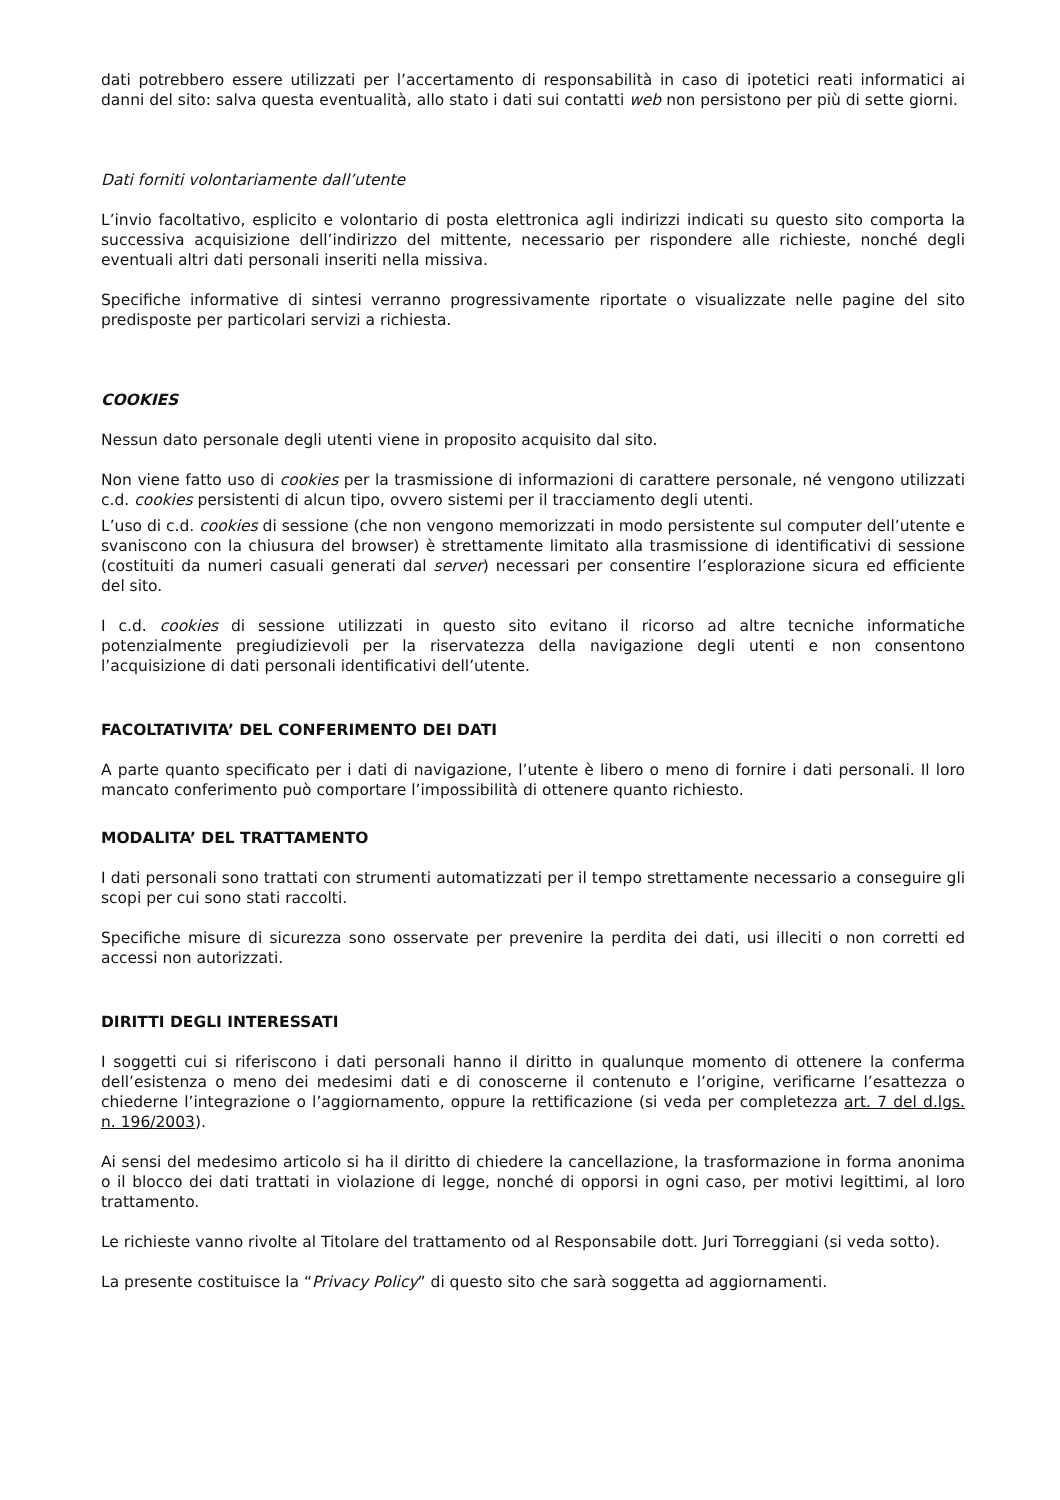dati potrebbero essere utilizzati per l’accertamento di responsabilità in caso di ipotetici reati informatici ai danni del sito: salva questa eventualità, allo stato i dati sui contatti web non persistono per più di sette giorni.
Dati forniti volontariamente dall’utente
L’invio facoltativo, esplicito e volontario di posta elettronica agli indirizzi indicati su questo sito comporta la successiva acquisizione dell’indirizzo del mittente, necessario per rispondere alle richieste, nonché degli eventuali altri dati personali inseriti nella missiva.
Specifiche informative di sintesi verranno progressivamente riportate o visualizzate nelle pagine del sito predisposte per particolari servizi a richiesta.
COOKIES
Nessun dato personale degli utenti viene in proposito acquisito dal sito.
Non viene fatto uso di cookies per la trasmissione di informazioni di carattere personale, né vengono utilizzati c.d. cookies persistenti di alcun tipo, ovvero sistemi per il tracciamento degli utenti.
L’uso di c.d. cookies di sessione (che non vengono memorizzati in modo persistente sul computer dell’utente e svaniscono con la chiusura del browser) è strettamente limitato alla trasmissione di identificativi di sessione (costituiti da numeri casuali generati dal server) necessari per consentire l’esplorazione sicura ed efficiente del sito.
I c.d. cookies di sessione utilizzati in questo sito evitano il ricorso ad altre tecniche informatiche potenzialmente pregiudizievoli per la riservatezza della navigazione degli utenti e non consentono l’acquisizione di dati personali identificativi dell’utente.
FACOLTATIVITA’ DEL CONFERIMENTO DEI DATI
A parte quanto specificato per i dati di navigazione, l’utente è libero o meno di fornire i dati personali. Il loro mancato conferimento può comportare l’impossibilità di ottenere quanto richiesto.
MODALITA’ DEL TRATTAMENTO
I dati personali sono trattati con strumenti automatizzati per il tempo strettamente necessario a conseguire gli scopi per cui sono stati raccolti.
Specifiche misure di sicurezza sono osservate per prevenire la perdita dei dati, usi illeciti o non corretti ed accessi non autorizzati.
DIRITTI DEGLI INTERESSATI
I soggetti cui si riferiscono i dati personali hanno il diritto in qualunque momento di ottenere la conferma dell’esistenza o meno dei medesimi dati e di conoscerne il contenuto e l’origine, verificarne l’esattezza o chiederne l’integrazione o l’aggiornamento, oppure la rettificazione (si veda per completezza art. 7 del d.lgs. n. 196/2003).
Ai sensi del medesimo articolo si ha il diritto di chiedere la cancellazione, la trasformazione in forma anonima o il blocco dei dati trattati in violazione di legge, nonché di opporsi in ogni caso, per motivi legittimi, al loro trattamento.
Le richieste vanno rivolte al Titolare del trattamento od al Responsabile dott. Juri Torreggiani (si veda sotto).
La presente costituisce la “Privacy Policy” di questo sito che sarà soggetta ad aggiornamenti.